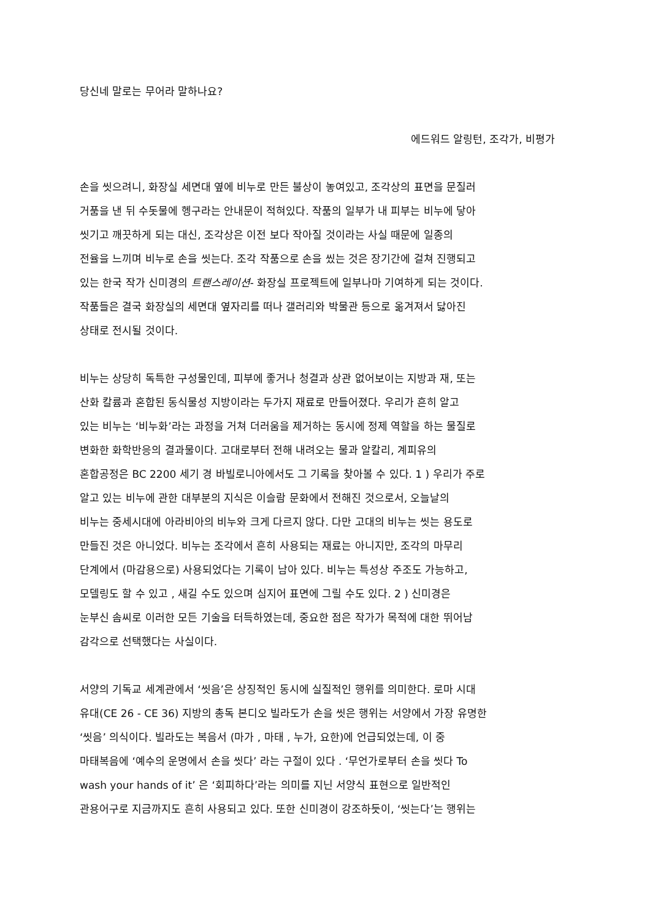당신네 말로는 무어라 말하나요?
에드워드 알링턴, 조각가, 비평가
손을 씻으려니, 화장실 세면대 옆에 비누로 만든 불상이 놓여있고, 조각상의 표면을 문질러
거품을 낸 뒤 수돗물에 헹구라는 안내문이 적혀있다. 작품의 일부가 내 피부는 비누에 닿아
씻기고 깨끗하게 되는 대신, 조각상은 이전 보다 작아질 것이라는 사실 때문에 일종의
전율을 느끼며 비누로 손을 씻는다. 조각 작품으로 손을 씼는 것은 장기간에 걸쳐 진행되고
있는 한국 작가 신미경의 트랜스레이션- 화장실 프로젝트에 일부나마 기여하게 되는 것이다.
작품들은 결국 화장실의 세면대 옆자리를 떠나 갤러리와 박물관 등으로 옮겨져서 닳아진
상태로 전시될 것이다.
비누는 상당히 독특한 구성물인데, 피부에 좋거나 청결과 상관 없어보이는 지방과 재, 또는
산화 칼륨과 혼합된 동식물성 지방이라는 두가지 재료로 만들어졌다. 우리가 흔히 알고
있는 비누는 ‘비누화’라는 과정을 거쳐 더러움을 제거하는 동시에 정제 역할을 하는 물질로
변화한 화학반응의 결과물이다. 고대로부터 전해 내려오는 물과 알칼리, 계피유의
혼합공정은 BC 2200 세기 경 바빌로니아에서도 그 기록을 찾아볼 수 있다. 1 ) 우리가 주로
알고 있는 비누에 관한 대부분의 지식은 이슬람 문화에서 전해진 것으로서, 오늘날의
비누는 중세시대에 아라비아의 비누와 크게 다르지 않다. 다만 고대의 비누는 씻는 용도로
만들진 것은 아니었다. 비누는 조각에서 흔히 사용되는 재료는 아니지만, 조각의 마무리
단계에서 (마감용으로) 사용되었다는 기록이 남아 있다. 비누는 특성상 주조도 가능하고,
모델링도 할 수 있고 , 새길 수도 있으며 심지어 표면에 그릴 수도 있다. 2 ) 신미경은
눈부신 솜씨로 이러한 모든 기술을 터득하였는데, 중요한 점은 작가가 목적에 대한 뛰어남
감각으로 선택했다는 사실이다.
서양의 기독교 세계관에서 ‘씻음’은 상징적인 동시에 실질적인 행위를 의미한다. 로마 시대
유대(CE 26 - CE 36) 지방의 총독 본디오 빌라도가 손을 씻은 행위는 서양에서 가장 유명한
‘씻음’ 의식이다. 빌라도는 복음서 (마가 , 마태 , 누가, 요한)에 언급되었는데, 이 중
마태복음에 ‘예수의 운명에서 손을 씻다’ 라는 구절이 있다 . ‘무언가로부터 손을 씻다 To
wash your hands of it’ 은 ‘회피하다’라는 의미를 지닌 서양식 표현으로 일반적인
관용어구로 지금까지도 흔히 사용되고 있다. 또한 신미경이 강조하듯이, ‘씻는다’는 행위는